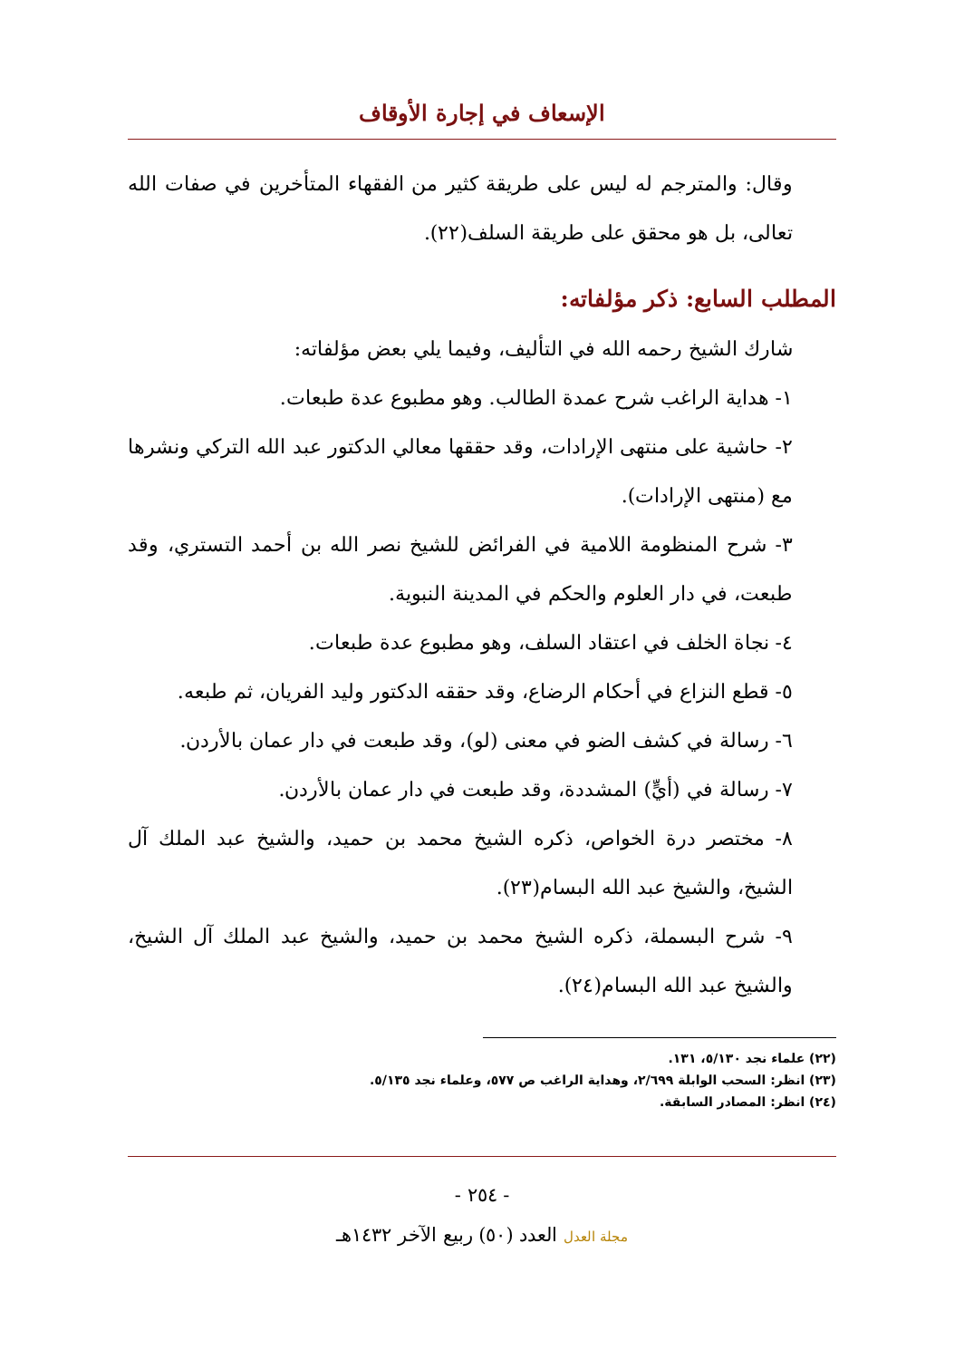الإسعاف في إجارة الأوقاف
وقال: والمترجم له ليس على طريقة كثير من الفقهاء المتأخرين في صفات الله تعالى، بل هو محقق على طريقة السلف(٢٢).
المطلب السابع: ذكر مؤلفاته:
شارك الشيخ رحمه الله في التأليف، وفيما يلي بعض مؤلفاته:
١- هداية الراغب شرح عمدة الطالب. وهو مطبوع عدة طبعات.
٢- حاشية على منتهى الإرادات، وقد حققها معالي الدكتور عبد الله التركي ونشرها مع (منتهى الإرادات).
٣- شرح المنظومة اللامية في الفرائض للشيخ نصر الله بن أحمد التستري، وقد طبعت، في دار العلوم والحكم في المدينة النبوية.
٤- نجاة الخلف في اعتقاد السلف، وهو مطبوع عدة طبعات.
٥- قطع النزاع في أحكام الرضاع، وقد حققه الدكتور وليد الفريان، ثم طبعه.
٦- رسالة في كشف الضو في معنى (لو)، وقد طبعت في دار عمان بالأردن.
٧- رسالة في (أيٍّ) المشددة، وقد طبعت في دار عمان بالأردن.
٨- مختصر درة الخواص، ذكره الشيخ محمد بن حميد، والشيخ عبد الملك آل الشيخ، والشيخ عبد الله البسام(٢٣).
٩- شرح البسملة، ذكره الشيخ محمد بن حميد، والشيخ عبد الملك آل الشيخ، والشيخ عبد الله البسام(٢٤).
(٢٢) علماء نجد ٥/١٣٠، ١٣١.
(٢٣) انظر: السحب الوابلة ٢/٦٩٩، وهداية الراغب ص ٥٧٧، وعلماء نجد ٥/١٣٥.
(٢٤) انظر: المصادر السابقة.
- ٢٥٤ -
مجلة العدل العدد (٥٠) ربيع الآخر ١٤٣٢هـ